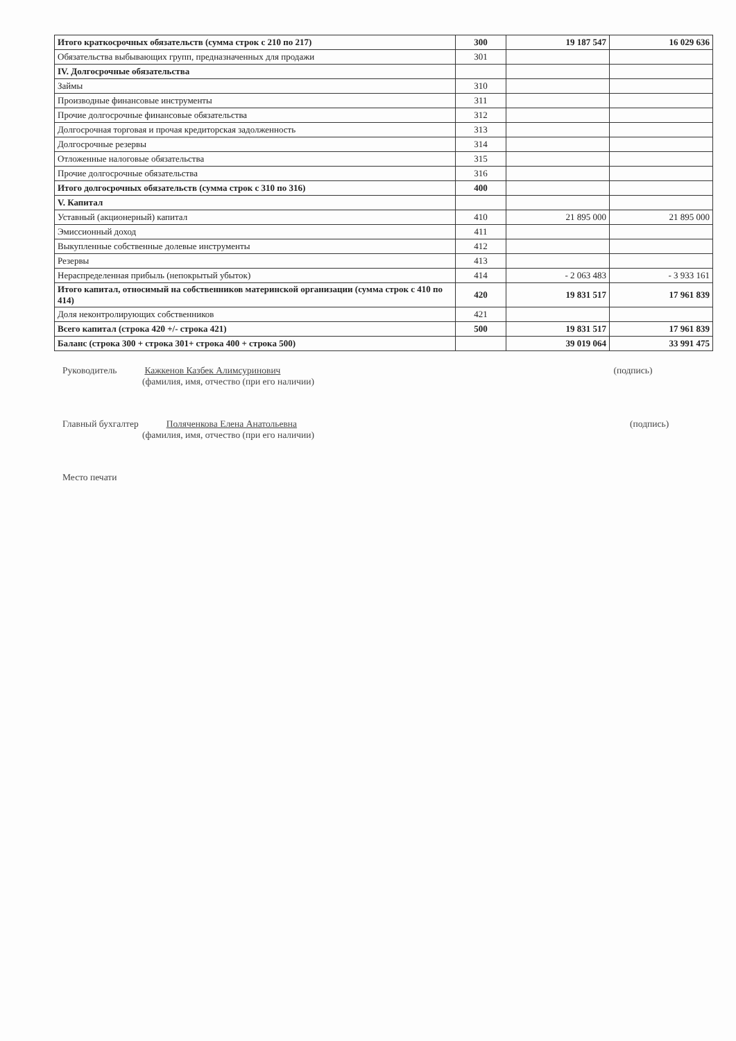| Итого краткосрочных обязательств (сумма строк с 210 по 217) | 300 | 19 187 547 | 16 029 636 |
| Обязательства выбывающих групп, предназначенных для продажи | 301 | | |
| IV. Долгосрочные обязательства | | | |
| Займы | 310 | | |
| Производные финансовые инструменты | 311 | | |
| Прочие долгосрочные финансовые обязательства | 312 | | |
| Долгосрочная торговая и прочая кредиторская задолженность | 313 | | |
| Долгосрочные резервы | 314 | | |
| Отложенные налоговые обязательства | 315 | | |
| Прочие долгосрочные обязательства | 316 | | |
| Итого долгосрочных обязательств (сумма строк с 310 по 316) | 400 | | |
| V. Капитал | | | |
| Уставный (акционерный) капитал | 410 | 21 895 000 | 21 895 000 |
| Эмиссионный доход | 411 | | |
| Выкупленные собственные долевые инструменты | 412 | | |
| Резервы | 413 | | |
| Нераспределенная прибыль (непокрытый убыток) | 414 | - 2 063 483 | - 3 933 161 |
| Итого капитал, относимый на собственников материнской организации (сумма строк с 410 по 414) | 420 | 19 831 517 | 17 961 839 |
| Доля неконтролирующих собственников | 421 | | |
| Всего капитал (строка 420 +/- строка 421) | 500 | 19 831 517 | 17 961 839 |
| Баланс (строка 300 + строка 301+ строка 400 + строка 500) | | 39 019 064 | 33 991 475 |
Руководитель Кажкенов Казбек Алимсуринович (подпись)
(фамилия, имя, отчество (при его наличии)
Главный бухгалтер Поляченкова Елена Анатольевна (подпись)
(фамилия, имя, отчество (при его наличии)
Место печати